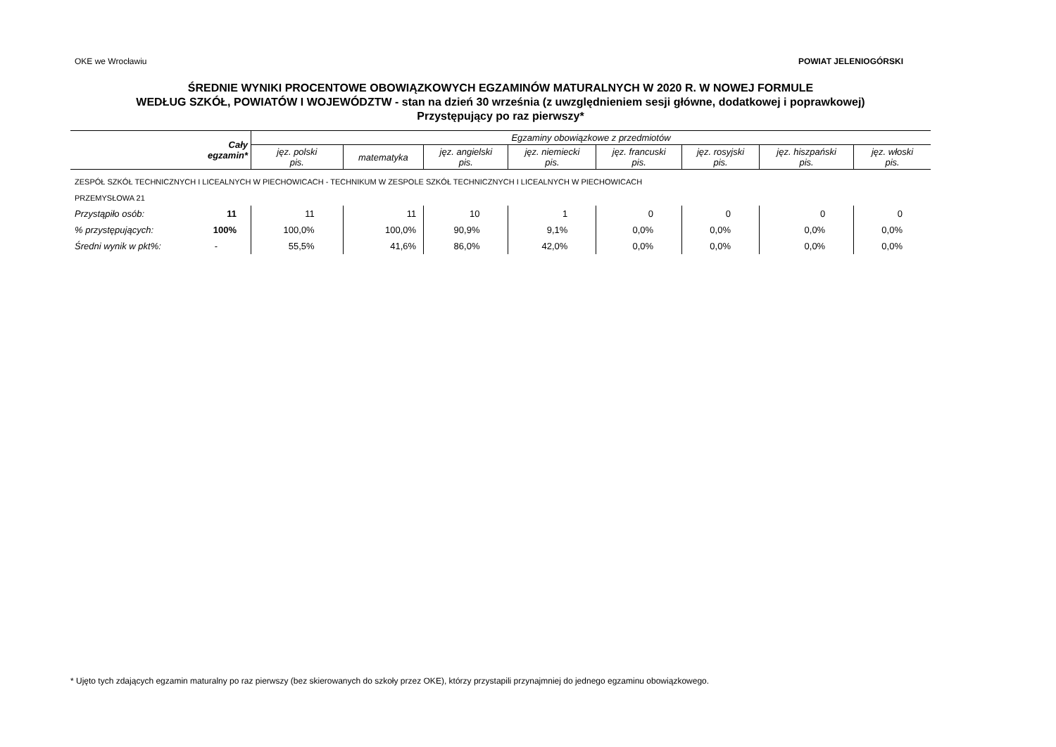OKE we Wrocławiu POWIAT JELENIOGÓRSKI
ŚREDNIE WYNIKI PROCENTOWE OBOWIĄZKOWYCH EGZAMINÓW MATURALNYCH W 2020 R. W NOWEJ FORMULE
WEDŁUG SZKÓŁ, POWIATÓW I WOJEWÓDZTW - stan na dzień 30 września (z uwzględnieniem sesji główne, dodatkowej i poprawkowej)
Przystępujący po raz pierwszy*
| | Cały egzamin* | Egzaminy obowiązkowe z przedmiotów | | | | | | | |
| --- | --- | --- | --- | --- | --- | --- | --- | --- | --- |
| | | jęz. polski pis. | matematyka | jęz. angielski pis. | jęz. niemiecki pis. | jęz. francuski pis. | jęz. rosyjski pis. | jęz. hiszpański pis. | jęz. włoski pis. |
| ZESPÓŁ SZKÓŁ TECHNICZNYCH I LICEALNYCH W PIECHOWICACH - TECHNIKUM W ZESPOLE SZKÓŁ TECHNICZNYCH I LICEALNYCH W PIECHOWICACH | | | | | | | | | |
| PRZEMYSŁOWA 21 | | | | | | | | | |
| Przystąpiło osób: | 11 | 11 | 11 | 10 | 1 | 0 | 0 | 0 | 0 |
| % przystępujących: | 100% | 100,0% | 100,0% | 90,9% | 9,1% | 0,0% | 0,0% | 0,0% | 0,0% |
| Średni wynik w pkt%: | - | 55,5% | 41,6% | 86,0% | 42,0% | 0,0% | 0,0% | 0,0% | 0,0% |
* Ujęto tych zdających egzamin maturalny po raz pierwszy (bez skierowanych do szkoły przez OKE), którzy przystapili przynajmniej do jednego egzaminu obowiązkowego.